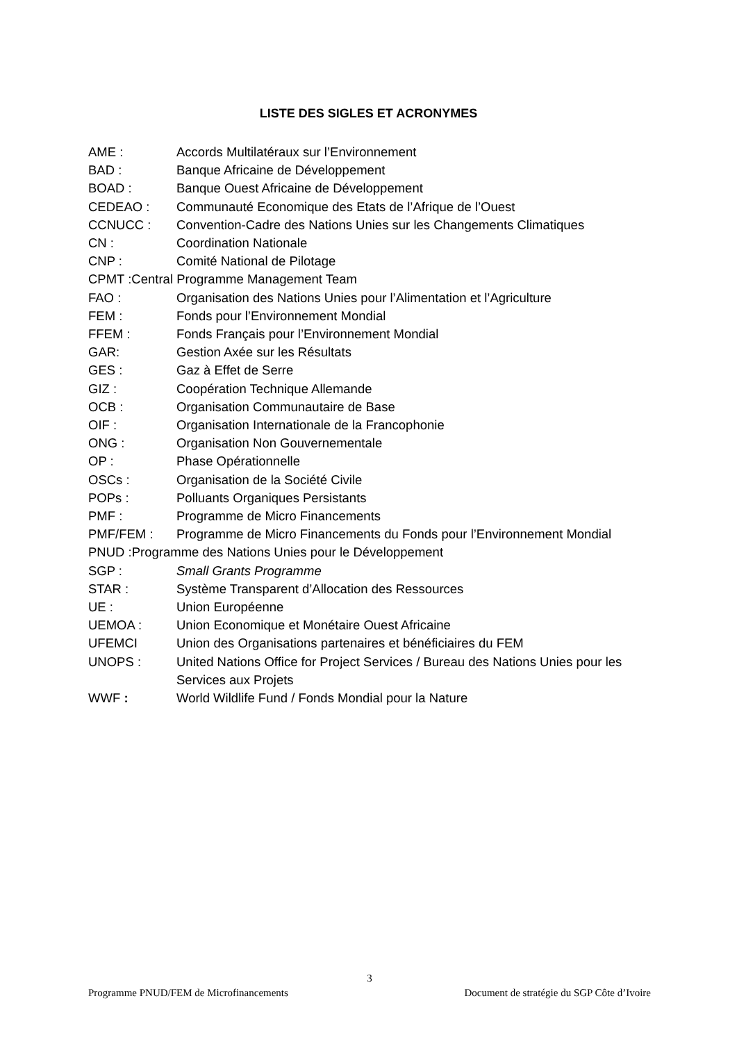LISTE DES SIGLES ET ACRONYMES
AME : Accords Multilatéraux sur l’Environnement
BAD : Banque Africaine de Développement
BOAD : Banque Ouest Africaine de Développement
CEDEAO : Communauté Economique des Etats de l’Afrique de l’Ouest
CCNUCC : Convention-Cadre des Nations Unies sur les Changements Climatiques
CN : Coordination Nationale
CNP : Comité National de Pilotage
CPMT :Central Programme Management Team
FAO : Organisation des Nations Unies pour l’Alimentation et l’Agriculture
FEM : Fonds pour l’Environnement Mondial
FFEM : Fonds Français pour l’Environnement Mondial
GAR: Gestion Axée sur les Résultats
GES : Gaz à Effet de Serre
GIZ : Coopération Technique Allemande
OCB : Organisation Communautaire de Base
OIF : Organisation Internationale de la Francophonie
ONG : Organisation Non Gouvernementale
OP : Phase Opérationnelle
OSCs : Organisation de la Société Civile
POPs : Polluants Organiques Persistants
PMF : Programme de Micro Financements
PMF/FEM : Programme de Micro Financements du Fonds pour l’Environnement Mondial
PNUD :Programme des Nations Unies pour le Développement
SGP : Small Grants Programme
STAR : Système Transparent d’Allocation des Ressources
UE : Union Européenne
UEMOA : Union Economique et Monétaire Ouest Africaine
UFEMCI Union des Organisations partenaires et bénéficiaires du FEM
UNOPS : United Nations Office for Project Services / Bureau des Nations Unies pour les Services aux Projets
WWF : World Wildlife Fund / Fonds Mondial pour la Nature
3
Programme PNUD/FEM de Microfinancements Document de stratégie du SGP Côte d’Ivoire